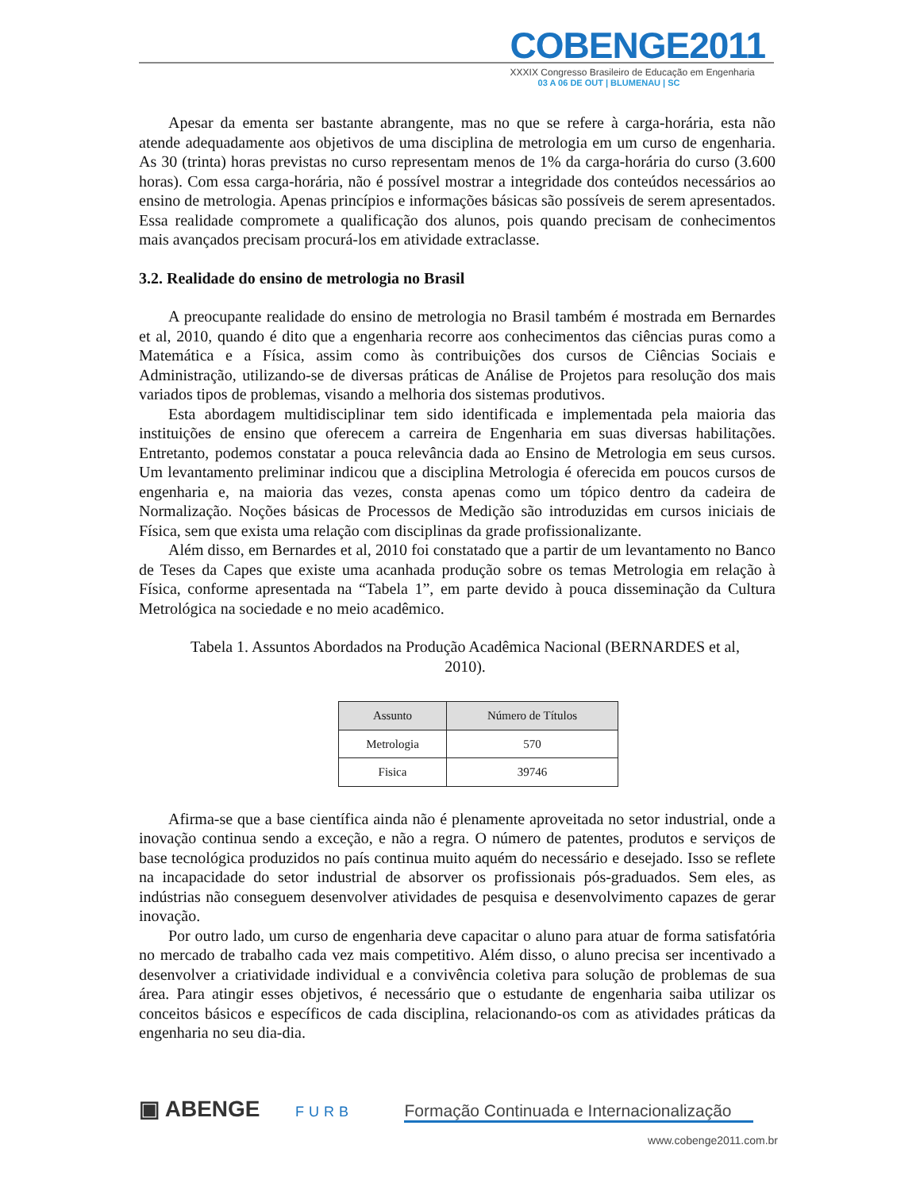COBENGE2011
XXXIX Congresso Brasileiro de Educação em Engenharia
03 A 06 DE OUT | BLUMENAU | SC
Apesar da ementa ser bastante abrangente, mas no que se refere à carga-horária, esta não atende adequadamente aos objetivos de uma disciplina de metrologia em um curso de engenharia. As 30 (trinta) horas previstas no curso representam menos de 1% da carga-horária do curso (3.600 horas). Com essa carga-horária, não é possível mostrar a integridade dos conteúdos necessários ao ensino de metrologia. Apenas princípios e informações básicas são possíveis de serem apresentados. Essa realidade compromete a qualificação dos alunos, pois quando precisam de conhecimentos mais avançados precisam procurá-los em atividade extraclasse.
3.2. Realidade do ensino de metrologia no Brasil
A preocupante realidade do ensino de metrologia no Brasil também é mostrada em Bernardes et al, 2010, quando é dito que a engenharia recorre aos conhecimentos das ciências puras como a Matemática e a Física, assim como às contribuições dos cursos de Ciências Sociais e Administração, utilizando-se de diversas práticas de Análise de Projetos para resolução dos mais variados tipos de problemas, visando a melhoria dos sistemas produtivos.
Esta abordagem multidisciplinar tem sido identificada e implementada pela maioria das instituições de ensino que oferecem a carreira de Engenharia em suas diversas habilitações. Entretanto, podemos constatar a pouca relevância dada ao Ensino de Metrologia em seus cursos. Um levantamento preliminar indicou que a disciplina Metrologia é oferecida em poucos cursos de engenharia e, na maioria das vezes, consta apenas como um tópico dentro da cadeira de Normalização. Noções básicas de Processos de Medição são introduzidas em cursos iniciais de Física, sem que exista uma relação com disciplinas da grade profissionalizante.
Além disso, em Bernardes et al, 2010 foi constatado que a partir de um levantamento no Banco de Teses da Capes que existe uma acanhada produção sobre os temas Metrologia em relação à Física, conforme apresentada na “Tabela 1”, em parte devido à pouca disseminação da Cultura Metrológica na sociedade e no meio acadêmico.
Tabela 1. Assuntos Abordados na Produção Acadêmica Nacional (BERNARDES et al, 2010).
| Assunto | Número de Títulos |
| --- | --- |
| Metrologia | 570 |
| Fisica | 39746 |
Afirma-se que a base científica ainda não é plenamente aproveitada no setor industrial, onde a inovação continua sendo a exceção, e não a regra. O número de patentes, produtos e serviços de base tecnológica produzidos no país continua muito aquém do necessário e desejado. Isso se reflete na incapacidade do setor industrial de absorver os profissionais pós-graduados. Sem eles, as indústrias não conseguem desenvolver atividades de pesquisa e desenvolvimento capazes de gerar inovação.
Por outro lado, um curso de engenharia deve capacitar o aluno para atuar de forma satisfatória no mercado de trabalho cada vez mais competitivo. Além disso, o aluno precisa ser incentivado a desenvolver a criatividade individual e a convivência coletiva para solução de problemas de sua área. Para atingir esses objetivos, é necessário que o estudante de engenharia saiba utilizar os conceitos básicos e específicos de cada disciplina, relacionando-os com as atividades práticas da engenharia no seu dia-dia.
▣ ABENGE FURB Formação Continuada e Internacionalização
www.cobenge2011.com.br